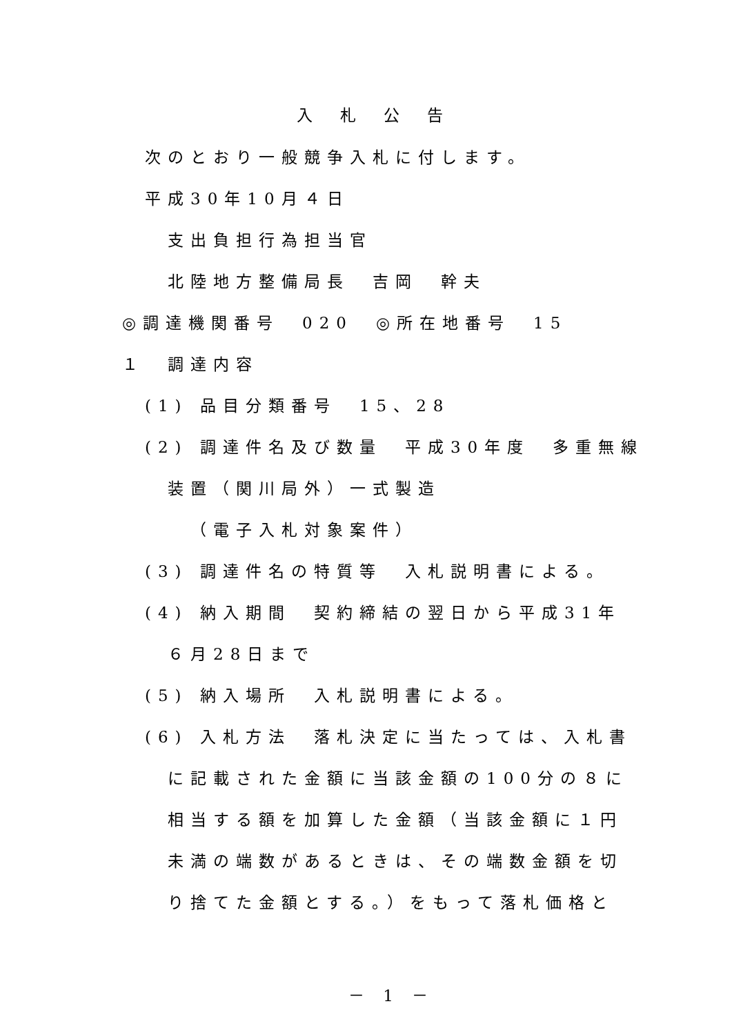入札公告
次のとおり一般競争入札に付します。
平成30年10月４日
支出負担行為担当官
北陸地方整備局長　吉岡　幹夫
◎調達機関番号　020　◎所在地番号　15
１　調達内容
(1) 品目分類番号　15、28
(2) 調達件名及び数量　平成30年度　多重無線
装置（関川局外）一式製造
（電子入札対象案件）
(3) 調達件名の特質等　入札説明書による。
(4) 納入期間　契約締結の翌日から平成31年
６月28日まで
(5) 納入場所　入札説明書による。
(6) 入札方法　落札決定に当たっては、入札書
に記載された金額に当該金額の100分の８に
相当する額を加算した金額（当該金額に１円
未満の端数があるときは、その端数金額を切
り捨てた金額とする。）をもって落札価格と
－ 1 －